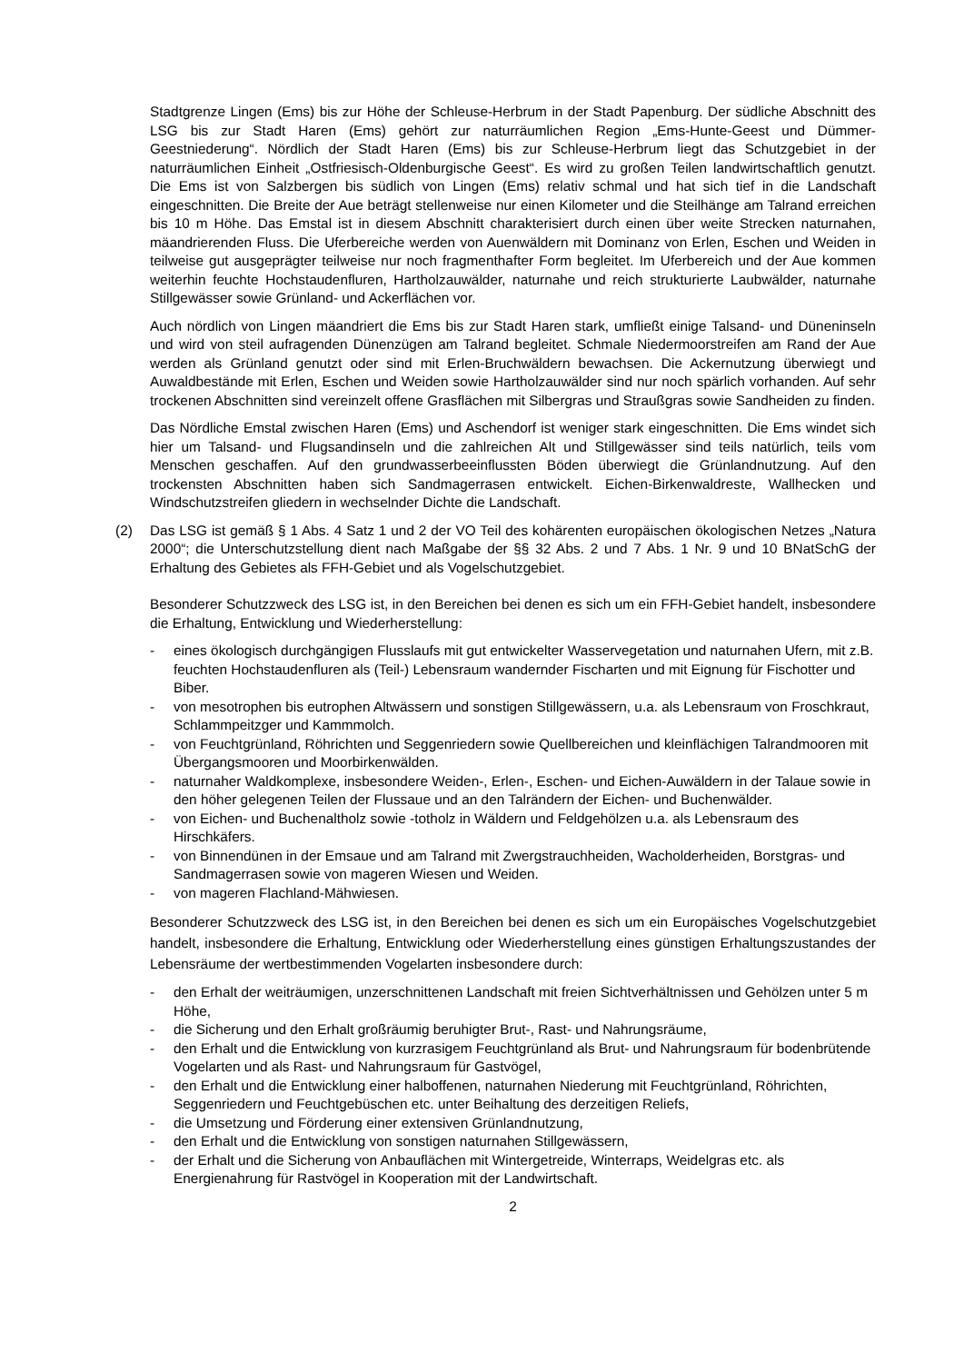Stadtgrenze Lingen (Ems) bis zur Höhe der Schleuse-Herbrum in der Stadt Papenburg. Der südliche Abschnitt des LSG bis zur Stadt Haren (Ems) gehört zur naturräumlichen Region „Ems-Hunte-Geest und Dümmer-Geestniederung“. Nördlich der Stadt Haren (Ems) bis zur Schleuse-Herbrum liegt das Schutzgebiet in der naturräumlichen Einheit „Ostfriesisch-Oldenburgische Geest“. Es wird zu großen Teilen landwirtschaftlich genutzt. Die Ems ist von Salzbergen bis südlich von Lingen (Ems) relativ schmal und hat sich tief in die Landschaft eingeschnitten. Die Breite der Aue beträgt stellenweise nur einen Kilometer und die Steilhänge am Talrand erreichen bis 10 m Höhe. Das Emstal ist in diesem Abschnitt charakterisiert durch einen über weite Strecken naturnahen, mäandrierenden Fluss. Die Uferbereiche werden von Auenwäldern mit Dominanz von Erlen, Eschen und Weiden in teilweise gut ausgeprägter teilweise nur noch fragmenthafter Form begleitet. Im Uferbereich und der Aue kommen weiterhin feuchte Hochstaudenfluren, Hartholzauwälder, naturnahe und reich strukturierte Laubwälder, naturnahe Stillgewässer sowie Grünland- und Ackerflächen vor.
Auch nördlich von Lingen mäandriert die Ems bis zur Stadt Haren stark, umfließt einige Talsand- und Düneninseln und wird von steil aufragenden Dünenzügen am Talrand begleitet. Schmale Niedermoorstreifen am Rand der Aue werden als Grünland genutzt oder sind mit Erlen-Bruchwäldern bewachsen. Die Ackernutzung überwiegt und Auwaldbestände mit Erlen, Eschen und Weiden sowie Hartholzauwälder sind nur noch spärlich vorhanden. Auf sehr trockenen Abschnitten sind vereinzelt offene Grasflächen mit Silbergras und Straußgras sowie Sandheiden zu finden.
Das Nördliche Emstal zwischen Haren (Ems) und Aschendorf ist weniger stark eingeschnitten. Die Ems windet sich hier um Talsand- und Flugsandinseln und die zahlreichen Alt und Stillgewässer sind teils natürlich, teils vom Menschen geschaffen. Auf den grundwasserbeeinflussten Böden überwiegt die Grünlandnutzung. Auf den trockensten Abschnitten haben sich Sandmagerrasen entwickelt. Eichen-Birkenwaldreste, Wallhecken und Windschutzstreifen gliedern in wechselnder Dichte die Landschaft.
(2) Das LSG ist gemäß § 1 Abs. 4 Satz 1 und 2 der VO Teil des kohärenten europäischen ökologischen Netzes „Natura 2000“; die Unterschutzstellung dient nach Maßgabe der §§ 32 Abs. 2 und 7 Abs. 1 Nr. 9 und 10 BNatSchG der Erhaltung des Gebietes als FFH-Gebiet und als Vogelschutzgebiet.
Besonderer Schutzzweck des LSG ist, in den Bereichen bei denen es sich um ein FFH-Gebiet handelt, insbesondere die Erhaltung, Entwicklung und Wiederherstellung:
- eines ökologisch durchgängigen Flusslaufs mit gut entwickelter Wasservegetation und naturnahen Ufern, mit z.B. feuchten Hochstaudenfluren als (Teil-) Lebensraum wandernder Fischarten und mit Eignung für Fischotter und Biber.
- von mesotrophen bis eutrophen Altwässern und sonstigen Stillgewässern, u.a. als Lebensraum von Froschkraut, Schlammpeitzger und Kammmolch.
- von Feuchtgrünland, Röhrichten und Seggenriedern sowie Quellbereichen und kleinflächigen Talrandmooren mit Übergangsmooren und Moorbirkenwälden.
- naturnaher Waldkomplexe, insbesondere Weiden-, Erlen-, Eschen- und Eichen-Auwäldern in der Talaue sowie in den höher gelegenen Teilen der Flussaue und an den Talrändern der Eichen- und Buchenwälder.
- von Eichen- und Buchenaltholz sowie -totholz in Wäldern und Feldgehölzen u.a. als Lebensraum des Hirschkäfers.
- von Binnendünen in der Emsaue und am Talrand mit Zwergstrauchheiden, Wacholderheiden, Borstgras- und Sandmagerrasen sowie von mageren Wiesen und Weiden.
- von mageren Flachland-Mähwiesen.
Besonderer Schutzzweck des LSG ist, in den Bereichen bei denen es sich um ein Europäisches Vogelschutzgebiet handelt, insbesondere die Erhaltung, Entwicklung oder Wiederherstellung eines günstigen Erhaltungszustandes der Lebensräume der wertbestimmenden Vogelarten insbesondere durch:
- den Erhalt der weiträumigen, unzerschnittenen Landschaft mit freien Sichtverhältnissen und Gehölzen unter 5 m Höhe,
- die Sicherung und den Erhalt großräumig beruhigter Brut-, Rast- und Nahrungsräume,
- den Erhalt und die Entwicklung von kurzrasigem Feuchtgrünland als Brut- und Nahrungsraum für bodenbrütende Vogelarten und als Rast- und Nahrungsraum für Gastvögel,
- den Erhalt und die Entwicklung einer halboffenen, naturnahen Niederung mit Feuchtgrünland, Röhrichten, Seggenriedern und Feuchtgebüschen etc. unter Beihaltung des derzeitigen Reliefs,
- die Umsetzung und Förderung einer extensiven Grünlandnutzung,
- den Erhalt und die Entwicklung von sonstigen naturnahen Stillgewässern,
- der Erhalt und die Sicherung von Anbauflächen mit Wintergetreide, Winterraps, Weidelgras etc. als Energienahrung für Rastvögel in Kooperation mit der Landwirtschaft.
2